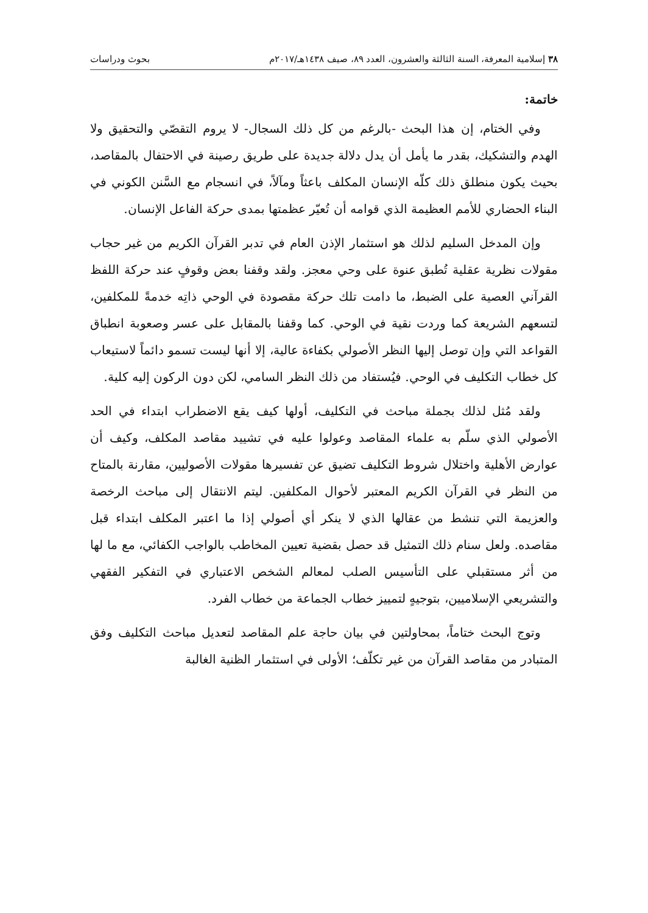٣٨ إسلامية المعرفة، السنة الثالثة والعشرون، العدد ٨٩، صيف ١٤٣٨هـ/٢٠١٧م بحوث ودراسات
خاتمة:
وفي الختام، إن هذا البحث -بالرغم من كل ذلك السجال- لا يروم التقصّي والتحقيق ولا الهدم والتشكيك، بقدر ما يأمل أن يدل دلالة جديدة على طريق رصينة في الاحتفال بالمقاصد، بحيث يكون منطلق ذلك كلّه الإنسان المكلف باعثاً ومآلاً، في انسجام مع السَّنن الكوني في البناء الحضاري للأمم العظيمة الذي قوامه أن تُعيّر عظمتها بمدى حركة الفاعل الإنسان.
وإن المدخل السليم لذلك هو استثمار الإذن العام في تدبر القرآن الكريم من غير حجاب مقولات نظرية عقلية تُطبق عنوة على وحي معجز. ولقد وقفنا بعض وقوفٍ عند حركة اللفظ القرآني العصية على الضبط، ما دامت تلك حركة مقصودة في الوحي ذاتِه خدمةً للمكلفين، لتسعهم الشريعة كما وردت نقية في الوحي. كما وقفنا بالمقابل على عسر وصعوبة انطباق القواعد التي وإن توصل إليها النظر الأصولي بكفاءة عالية، إلا أنها ليست تسمو دائماً لاستيعاب كل خطاب التكليف في الوحي. فيُستفاد من ذلك النظر السامي، لكن دون الركون إليه كلية.
ولقد مُثل لذلك بجملة مباحث في التكليف، أولها كيف يقع الاضطراب ابتداء في الحد الأصولي الذي سلّم به علماء المقاصد وعولوا عليه في تشييد مقاصد المكلف، وكيف أن عوارض الأهلية واختلال شروط التكليف تضيق عن تفسيرها مقولات الأصوليين، مقارنة بالمتاح من النظر في القرآن الكريم المعتبر لأحوال المكلفين. ليتم الانتقال إلى مباحث الرخصة والعزيمة التي تنشط من عقالها الذي لا ينكر أي أصولي إذا ما اعتبر المكلف ابتداء قبل مقاصده. ولعل سنام ذلك التمثيل قد حصل بقضية تعيين المخاطب بالواجب الكفائي، مع ما لها من أثر مستقبلي على التأسيس الصلب لمعالم الشخص الاعتباري في التفكير الفقهي والتشريعي الإسلاميين، بتوجيهٍ لتمييز خطاب الجماعة من خطاب الفرد.
وتوج البحث ختاماً، بمحاولتين في بيان حاجة علم المقاصد لتعديل مباحث التكليف وفق المتبادر من مقاصد القرآن من غير تكلّف؛ الأولى في استثمار الظنية الغالبة